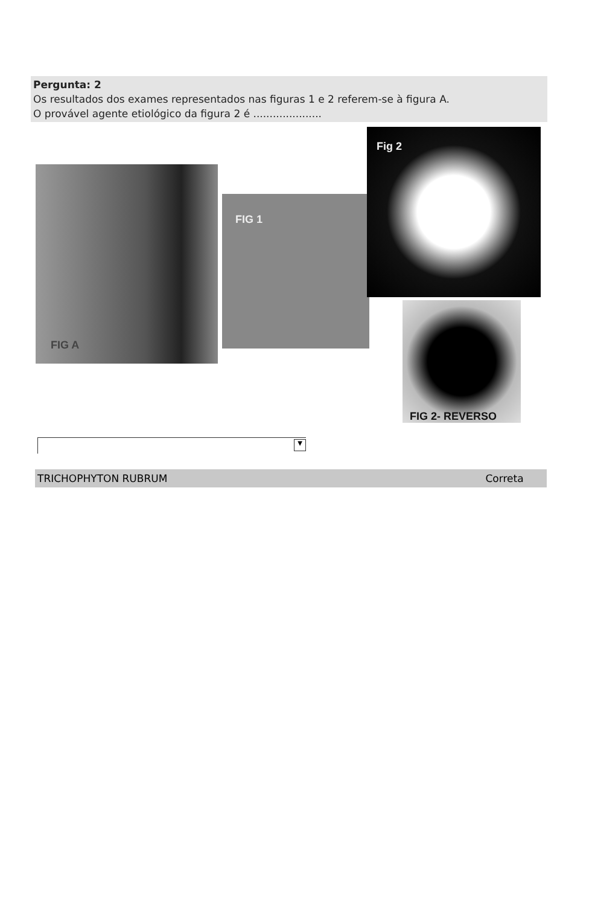Pergunta: 2
Os resultados dos exames representados nas figuras 1 e 2 referem-se à figura A.
O provável agente etiológico da figura 2 é .....................
FIG A
FIG 1
Fig 2
FIG 2- REVERSO
▼
TRICHOPHYTON RUBRUM Correta